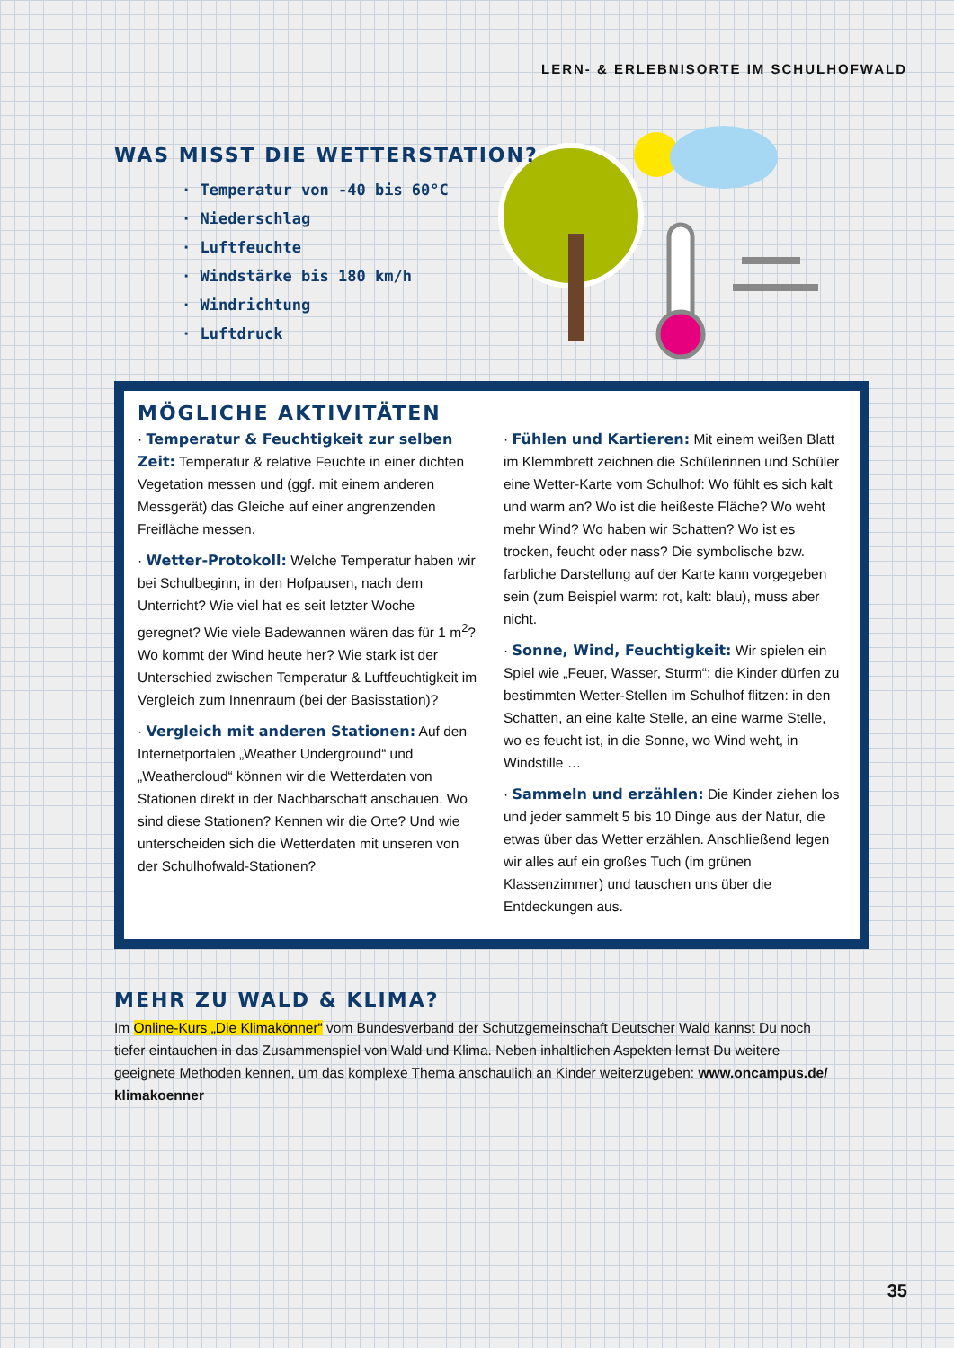LERN- & ERLEBNISORTE IM SCHULHOFWALD
WAS MISST DIE WETTERSTATION?
· Temperatur von -40 bis 60°C
· Niederschlag
· Luftfeuchte
· Windstärke bis 180 km/h
· Windrichtung
· Luftdruck
MÖGLICHE AKTIVITÄTEN
· Temperatur & Feuchtigkeit zur selben Zeit: Temperatur & relative Feuchte in einer dichten Vegetation messen und (ggf. mit einem anderen Messgerät) das Gleiche auf einer angrenzenden Freifläche messen.
· Wetter-Protokoll: Welche Temperatur haben wir bei Schulbeginn, in den Hofpausen, nach dem Unterricht? Wie viel hat es seit letzter Woche geregnet? Wie viele Badewannen wären das für 1 m<sup>2</sup>? Wo kommt der Wind heute her? Wie stark ist der Unterschied zwischen Temperatur & Luftfeuchtigkeit im Vergleich zum Innenraum (bei der Basisstation)?
· Vergleich mit anderen Stationen: Auf den Internetportalen „Weather Underground“ und „Weathercloud“ können wir die Wetterdaten von Stationen direkt in der Nachbarschaft anschauen. Wo sind diese Stationen? Kennen wir die Orte? Und wie unterscheiden sich die Wetterdaten mit unseren von der Schulhofwald-Stationen?
· Fühlen und Kartieren: Mit einem weißen Blatt im Klemmbrett zeichnen die Schülerinnen und Schüler eine Wetter-Karte vom Schulhof: Wo fühlt es sich kalt und warm an? Wo ist die heißeste Fläche? Wo weht mehr Wind? Wo haben wir Schatten? Wo ist es trocken, feucht oder nass? Die symbolische bzw. farbliche Darstellung auf der Karte kann vorgegeben sein (zum Beispiel warm: rot, kalt: blau), muss aber nicht.
· Sonne, Wind, Feuchtigkeit: Wir spielen ein Spiel wie „Feuer, Wasser, Sturm“: die Kinder dürfen zu bestimmten Wetter-Stellen im Schulhof flitzen: in den Schatten, an eine kalte Stelle, an eine warme Stelle, wo es feucht ist, in die Sonne, wo Wind weht, in Windstille …
· Sammeln und erzählen: Die Kinder ziehen los und jeder sammelt 5 bis 10 Dinge aus der Natur, die etwas über das Wetter erzählen. Anschließend legen wir alles auf ein großes Tuch (im grünen Klassenzimmer) und tauschen uns über die Entdeckungen aus.
MEHR ZU WALD & KLIMA?
Im Online-Kurs „Die Klimakönner“ vom Bundesverband der Schutzgemeinschaft Deutscher Wald kannst Du noch tiefer eintauchen in das Zusammenspiel von Wald und Klima. Neben inhaltlichen Aspekten lernst Du weitere geeignete Methoden kennen, um das komplexe Thema anschaulich an Kinder weiterzugeben: www.oncampus.de/ klimakoenner
35